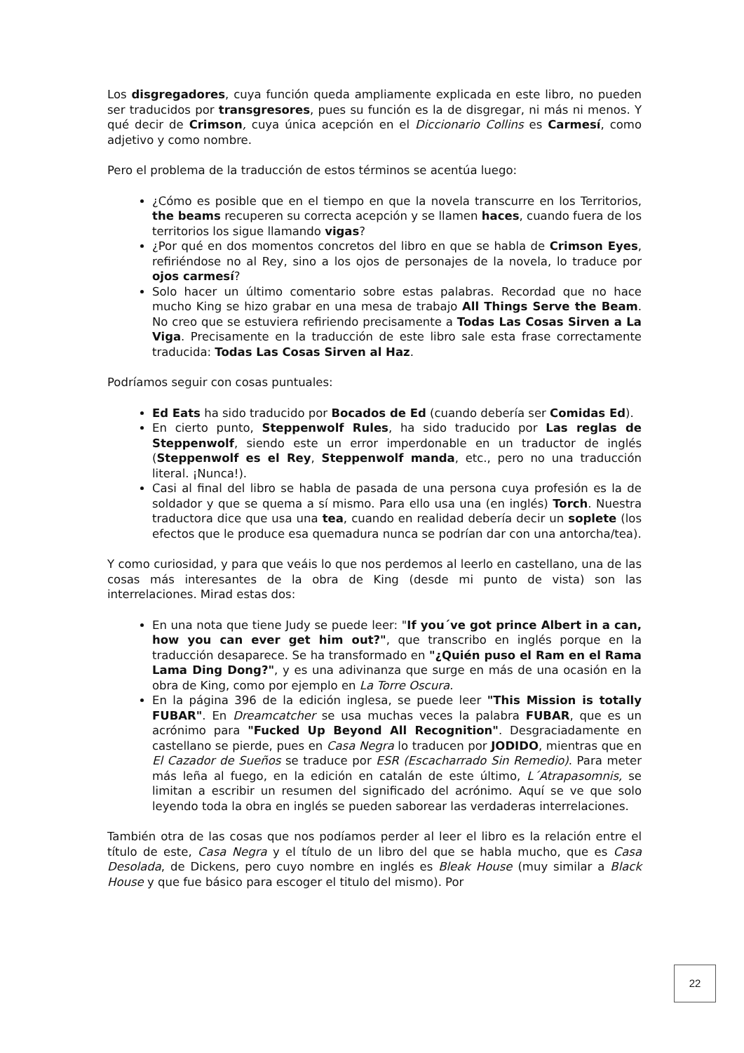Los disgregadores, cuya función queda ampliamente explicada en este libro, no pueden ser traducidos por transgresores, pues su función es la de disgregar, ni más ni menos. Y qué decir de Crimson, cuya única acepción en el Diccionario Collins es Carmesí, como adjetivo y como nombre.
Pero el problema de la traducción de estos términos se acentúa luego:
¿Cómo es posible que en el tiempo en que la novela transcurre en los Territorios, the beams recuperen su correcta acepción y se llamen haces, cuando fuera de los territorios los sigue llamando vigas?
¿Por qué en dos momentos concretos del libro en que se habla de Crimson Eyes, refiriéndose no al Rey, sino a los ojos de personajes de la novela, lo traduce por ojos carmesí?
Solo hacer un último comentario sobre estas palabras. Recordad que no hace mucho King se hizo grabar en una mesa de trabajo All Things Serve the Beam. No creo que se estuviera refiriendo precisamente a Todas Las Cosas Sirven a La Viga. Precisamente en la traducción de este libro sale esta frase correctamente traducida: Todas Las Cosas Sirven al Haz.
Podríamos seguir con cosas puntuales:
Ed Eats ha sido traducido por Bocados de Ed (cuando debería ser Comidas Ed).
En cierto punto, Steppenwolf Rules, ha sido traducido por Las reglas de Steppenwolf, siendo este un error imperdonable en un traductor de inglés (Steppenwolf es el Rey, Steppenwolf manda, etc., pero no una traducción literal. ¡Nunca!).
Casi al final del libro se habla de pasada de una persona cuya profesión es la de soldador y que se quema a sí mismo. Para ello usa una (en inglés) Torch. Nuestra traductora dice que usa una tea, cuando en realidad debería decir un soplete (los efectos que le produce esa quemadura nunca se podrían dar con una antorcha/tea).
Y como curiosidad, y para que veáis lo que nos perdemos al leerlo en castellano, una de las cosas más interesantes de la obra de King (desde mi punto de vista) son las interrelaciones. Mirad estas dos:
En una nota que tiene Judy se puede leer: "If you´ve got prince Albert in a can, how you can ever get him out?", que transcribo en inglés porque en la traducción desaparece. Se ha transformado en "¿Quién puso el Ram en el Rama Lama Ding Dong?", y es una adivinanza que surge en más de una ocasión en la obra de King, como por ejemplo en La Torre Oscura.
En la página 396 de la edición inglesa, se puede leer "This Mission is totally FUBAR". En Dreamcatcher se usa muchas veces la palabra FUBAR, que es un acrónimo para "Fucked Up Beyond All Recognition". Desgraciadamente en castellano se pierde, pues en Casa Negra lo traducen por JODIDO, mientras que en El Cazador de Sueños se traduce por ESR (Escacharrado Sin Remedio). Para meter más leña al fuego, en la edición en catalán de este último, L´Atrapasomnis, se limitan a escribir un resumen del significado del acrónimo. Aquí se ve que solo leyendo toda la obra en inglés se pueden saborear las verdaderas interrelaciones.
También otra de las cosas que nos podíamos perder al leer el libro es la relación entre el título de este, Casa Negra y el título de un libro del que se habla mucho, que es Casa Desolada, de Dickens, pero cuyo nombre en inglés es Bleak House (muy similar a Black House y que fue básico para escoger el titulo del mismo). Por
22